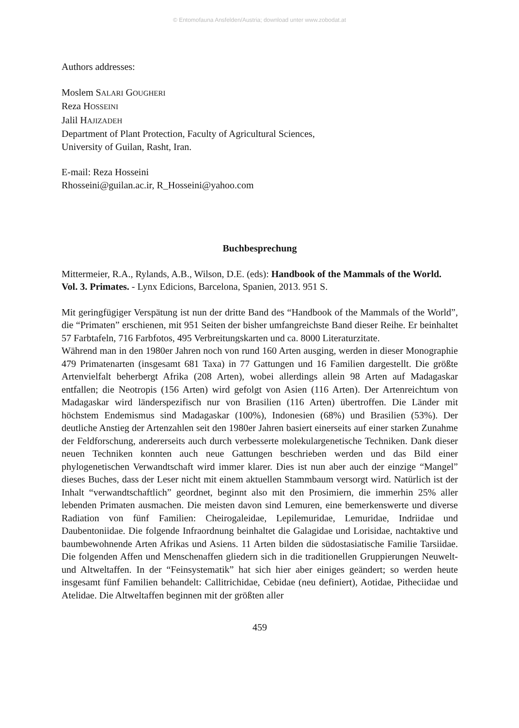© Entomofauna Ansfelden/Austria; download unter www.zobodat.at
Authors addresses:
Moslem SALARI GOUGHERI
Reza HOSSEINI
Jalil HAJIZADEH
Department of Plant Protection, Faculty of Agricultural Sciences,
University of Guilan, Rasht, Iran.
E-mail: Reza Hosseini
Rhosseini@guilan.ac.ir, R_Hosseini@yahoo.com
Buchbesprechung
Mittermeier, R.A., Rylands, A.B., Wilson, D.E. (eds): Handbook of the Mammals of the World. Vol. 3. Primates. - Lynx Edicions, Barcelona, Spanien, 2013. 951 S.
Mit geringfügiger Verspätung ist nun der dritte Band des “Handbook of the Mammals of the World”, die “Primaten” erschienen, mit 951 Seiten der bisher umfangreichste Band dieser Reihe. Er beinhaltet 57 Farbtafeln, 716 Farbfotos, 495 Verbreitungskarten und ca. 8000 Literaturzitate.
Während man in den 1980er Jahren noch von rund 160 Arten ausging, werden in dieser Monographie 479 Primatenarten (insgesamt 681 Taxa) in 77 Gattungen und 16 Familien dargestellt. Die größte Artenvielfalt beherbergt Afrika (208 Arten), wobei allerdings allein 98 Arten auf Madagaskar entfallen; die Neotropis (156 Arten) wird gefolgt von Asien (116 Arten). Der Artenreichtum von Madagaskar wird länderspezifisch nur von Brasilien (116 Arten) übertroffen. Die Länder mit höchstem Endemismus sind Madagaskar (100%), Indonesien (68%) und Brasilien (53%). Der deutliche Anstieg der Artenzahlen seit den 1980er Jahren basiert einerseits auf einer starken Zunahme der Feldforschung, andererseits auch durch verbesserte molekulargenetische Techniken. Dank dieser neuen Techniken konnten auch neue Gattungen beschrieben werden und das Bild einer phylogenetischen Verwandtschaft wird immer klarer. Dies ist nun aber auch der einzige “Mangel” dieses Buches, dass der Leser nicht mit einem aktuellen Stammbaum versorgt wird. Natürlich ist der Inhalt “verwandtschaftlich” geordnet, beginnt also mit den Prosimiern, die immerhin 25% aller lebenden Primaten ausmachen. Die meisten davon sind Lemuren, eine bemerkenswerte und diverse Radiation von fünf Familien: Cheirogaleidae, Lepilemuridae, Lemuridae, Indriidae und Daubentoniidae. Die folgende Infraordnung beinhaltet die Galagidae und Lorisidae, nachtaktive und baumbewohnende Arten Afrikas und Asiens. 11 Arten bilden die südostasiatische Familie Tarsiidae. Die folgenden Affen und Menschenaffen gliedern sich in die traditionellen Gruppierungen Neuwelt- und Altweltaffen. In der “Feinsystematik” hat sich hier aber einiges geändert; so werden heute insgesamt fünf Familien behandelt: Callitrichidae, Cebidae (neu definiert), Aotidae, Pitheciidae und Atelidae. Die Altweltaffen beginnen mit der größten aller
459